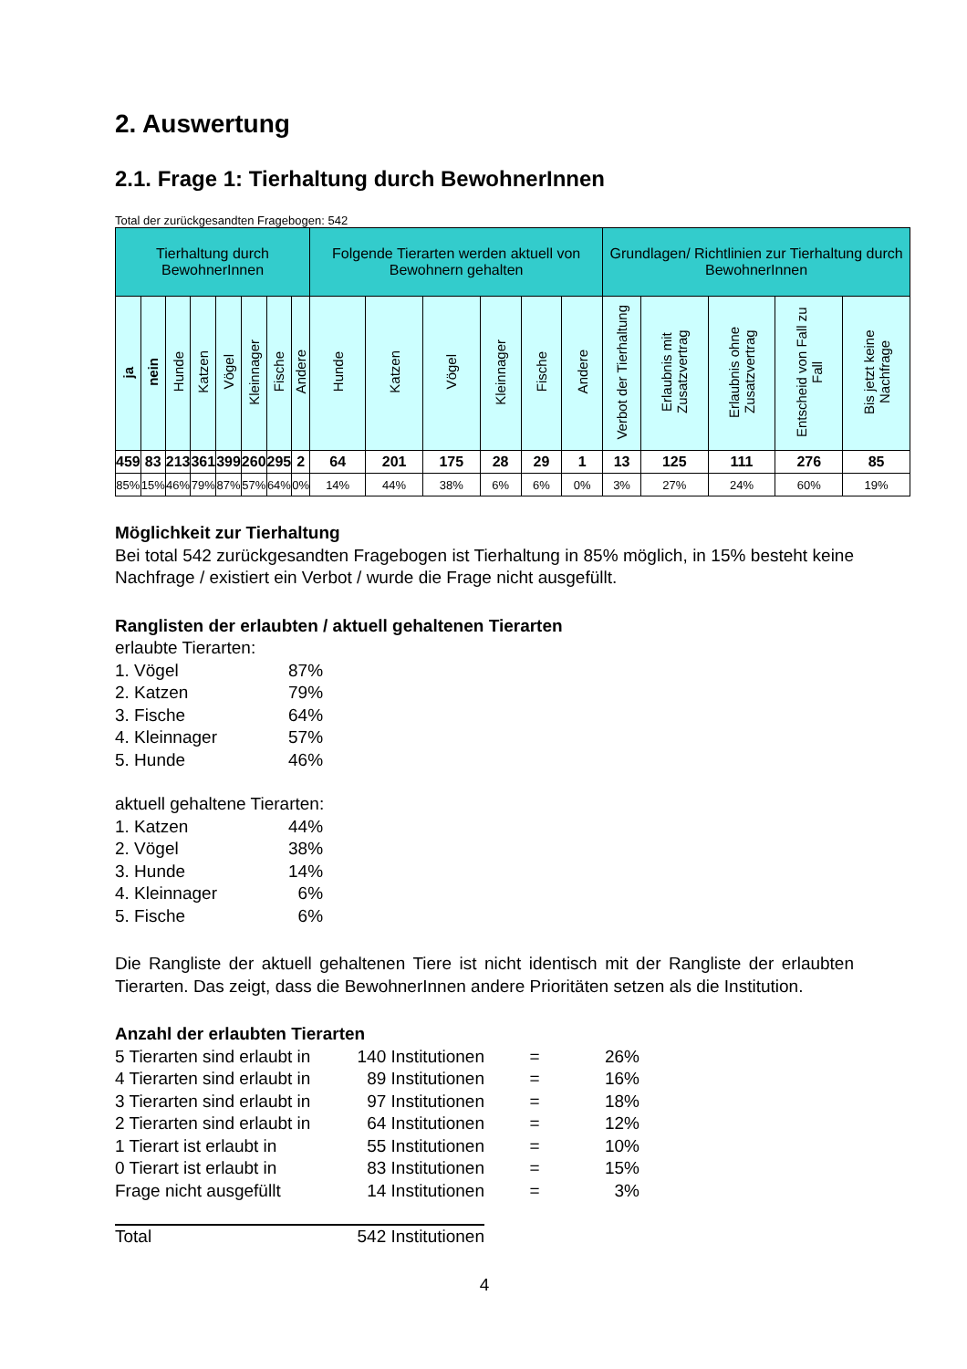2. Auswertung
2.1. Frage 1: Tierhaltung durch BewohnerInnen
Total der zurückgesandten Fragebogen: 542
| Tierhaltung durch BewohnerInnen | | | | | | | | Folgende Tierarten werden aktuell von Bewohnern gehalten | | | | | | Grundlagen/ Richtlinien zur Tierhaltung durch BewohnerInnen | | | | |
| --- | --- | --- | --- | --- | --- | --- | --- | --- | --- | --- | --- | --- | --- | --- | --- | --- | --- | --- |
| ja | nein | Hunde | Katzen | Vögel | Kleinnager | Fische | Andere | Hunde | Katzen | Vögel | Kleinnager | Fische | Andere | Verbot der Tierhaltung | Erlaubnis mit Zusatzvertrag | Erlaubnis ohne Zusatzvertrag | Entscheid von Fall zu Fall | Bis jetzt keine Nachfrage |
| 459 | 83 | 213 | 361 | 399 | 260 | 295 | 2 | 64 | 201 | 175 | 28 | 29 | 1 | 13 | 125 | 111 | 276 | 85 |
| 85% | 15% | 46% | 79% | 87% | 57% | 64% | 0% | 14% | 44% | 38% | 6% | 6% | 0% | 3% | 27% | 24% | 60% | 19% |
Möglichkeit zur Tierhaltung
Bei total 542 zurückgesandten Fragebogen ist Tierhaltung in 85% möglich, in 15% besteht keine Nachfrage / existiert ein Verbot / wurde die Frage nicht ausgefüllt.
Ranglisten der erlaubten / aktuell gehaltenen Tierarten
erlaubte Tierarten:
| 1. Vögel | 87% |
| 2. Katzen | 79% |
| 3. Fische | 64% |
| 4. Kleinnager | 57% |
| 5. Hunde | 46% |
aktuell gehaltene Tierarten:
| 1. Katzen | 44% |
| 2. Vögel | 38% |
| 3. Hunde | 14% |
| 4. Kleinnager | 6% |
| 5. Fische | 6% |
Die Rangliste der aktuell gehaltenen Tiere ist nicht identisch mit der Rangliste der erlaubten Tierarten. Das zeigt, dass die BewohnerInnen andere Prioritäten setzen als die Institution.
Anzahl der erlaubten Tierarten
| 5 Tierarten sind erlaubt in | 140 Institutionen | = | 26% |
| 4 Tierarten sind erlaubt in | 89 Institutionen | = | 16% |
| 3 Tierarten sind erlaubt in | 97 Institutionen | = | 18% |
| 2 Tierarten sind erlaubt in | 64 Institutionen | = | 12% |
| 1 Tierart ist erlaubt in | 55 Institutionen | = | 10% |
| 0 Tierart ist erlaubt in | 83 Institutionen | = | 15% |
| Frage nicht ausgefüllt | 14 Institutionen | = | 3% |
| Total | 542 Institutionen | | |
4